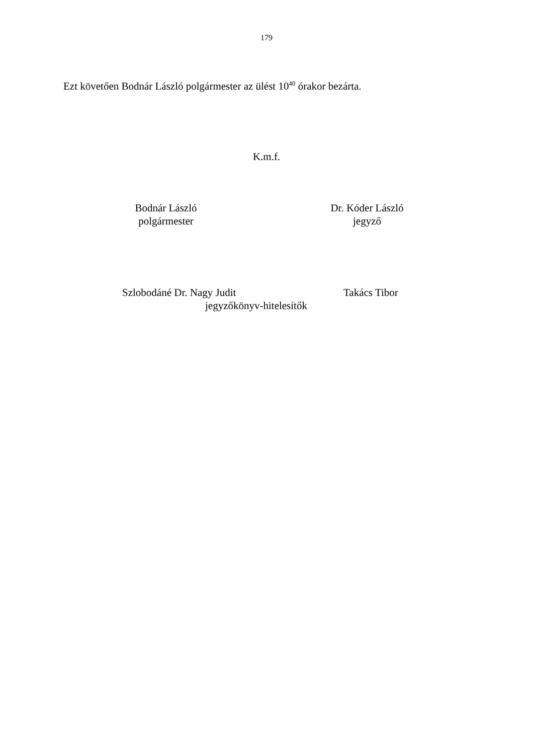179
Ezt követően Bodnár László polgármester az ülést 10<sup>40</sup> órakor bezárta.
K.m.f.
Bodnár László
polgármester
Dr. Kóder László
jegyző
Szlobodáné Dr. Nagy Judit Takács Tibor
jegyzőkönyv-hitelesítők